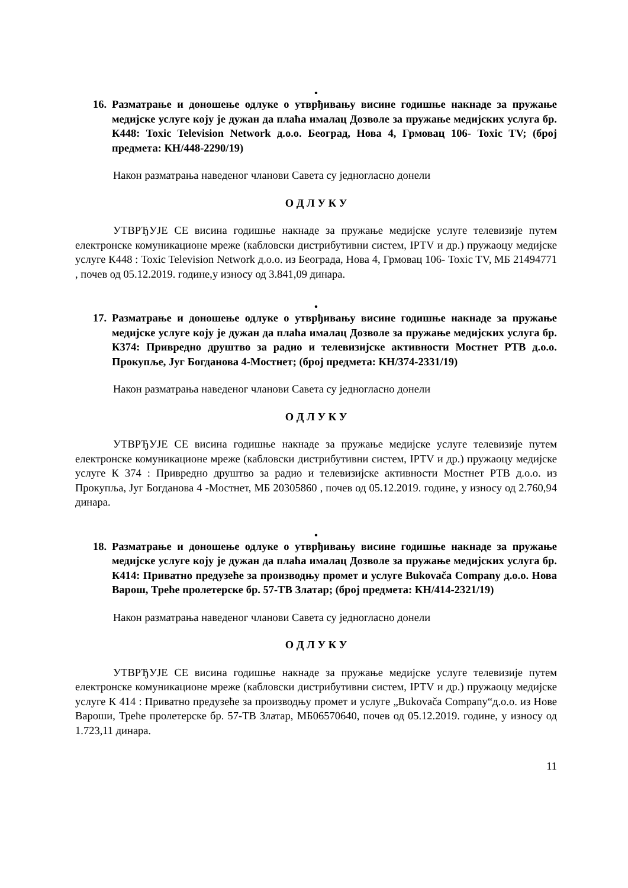•
16. Разматрање и доношење одлуке о утврђивању висине годишње накнаде за пружање медијске услуге коју је дужан да плаћа ималац Дозволе за пружање медијских услуга бр. К448: Toxic Television Network д.о.о. Београд, Нова 4, Грмовац 106- Toxic TV; (број предмета: КН/448-2290/19)
Након разматрања наведеног чланови Савета су једногласно донели
О Д Л У К У
УТВРЂУЈЕ СЕ висина годишње накнаде за пружање медијске услуге телевизије путем електронске комуникационе мреже (кабловски дистрибутивни систем, IPTV и др.) пружаоцу медијске услуге К448 : Toxic Television Network д.о.о. из Београда, Нова 4, Грмовац 106- Toxic TV, МБ 21494771 , почев од 05.12.2019. године,у износу од 3.841,09 динара.
•
17. Разматрање и доношење одлуке о утврђивању висине годишње накнаде за пружање медијске услуге коју је дужан да плаћа ималац Дозволе за пружање медијских услуга бр. К374: Привредно друштво за радио и телевизијске активности Мостнет РТВ д.о.о. Прокупље, Југ Богданова 4-Мостнет; (број предмета: КН/374-2331/19)
Након разматрања наведеног чланови Савета су једногласно донели
О Д Л У К У
УТВРЂУЈЕ СЕ висина годишње накнаде за пружање медијске услуге телевизије путем електронске комуникационе мреже (кабловски дистрибутивни систем, IPTV и др.) пружаоцу медијске услуге К 374 : Привредно друштво за радио и телевизијске активности Мостнет РТВ д.о.о. из Прокупља, Југ Богданова 4 -Мостнет, МБ 20305860 , почев од 05.12.2019. године, у износу од 2.760,94 динара.
•
18. Разматрање и доношење одлуке о утврђивању висине годишње накнаде за пружање медијске услуге коју је дужан да плаћа ималац Дозволе за пружање медијских услуга бр. К414: Приватно предузеће за производњу промет и услуге Bukovača Company д.о.о. Нова Варош, Треће пролетерске бр. 57-ТВ Златар; (број предмета: КН/414-2321/19)
Након разматрања наведеног чланови Савета су једногласно донели
О Д Л У К У
УТВРЂУЈЕ СЕ висина годишње накнаде за пружање медијске услуге телевизије путем електронске комуникационе мреже (кабловски дистрибутивни систем, IPTV и др.) пружаоцу медијске услуге К 414 : Приватно предузеће за производњу промет и услуге „Bukovača Company“д.о.о. из Нове Вароши, Треће пролетерске бр. 57-ТВ Златар, МБ06570640, почев од 05.12.2019. године, у износу од 1.723,11 динара.
11